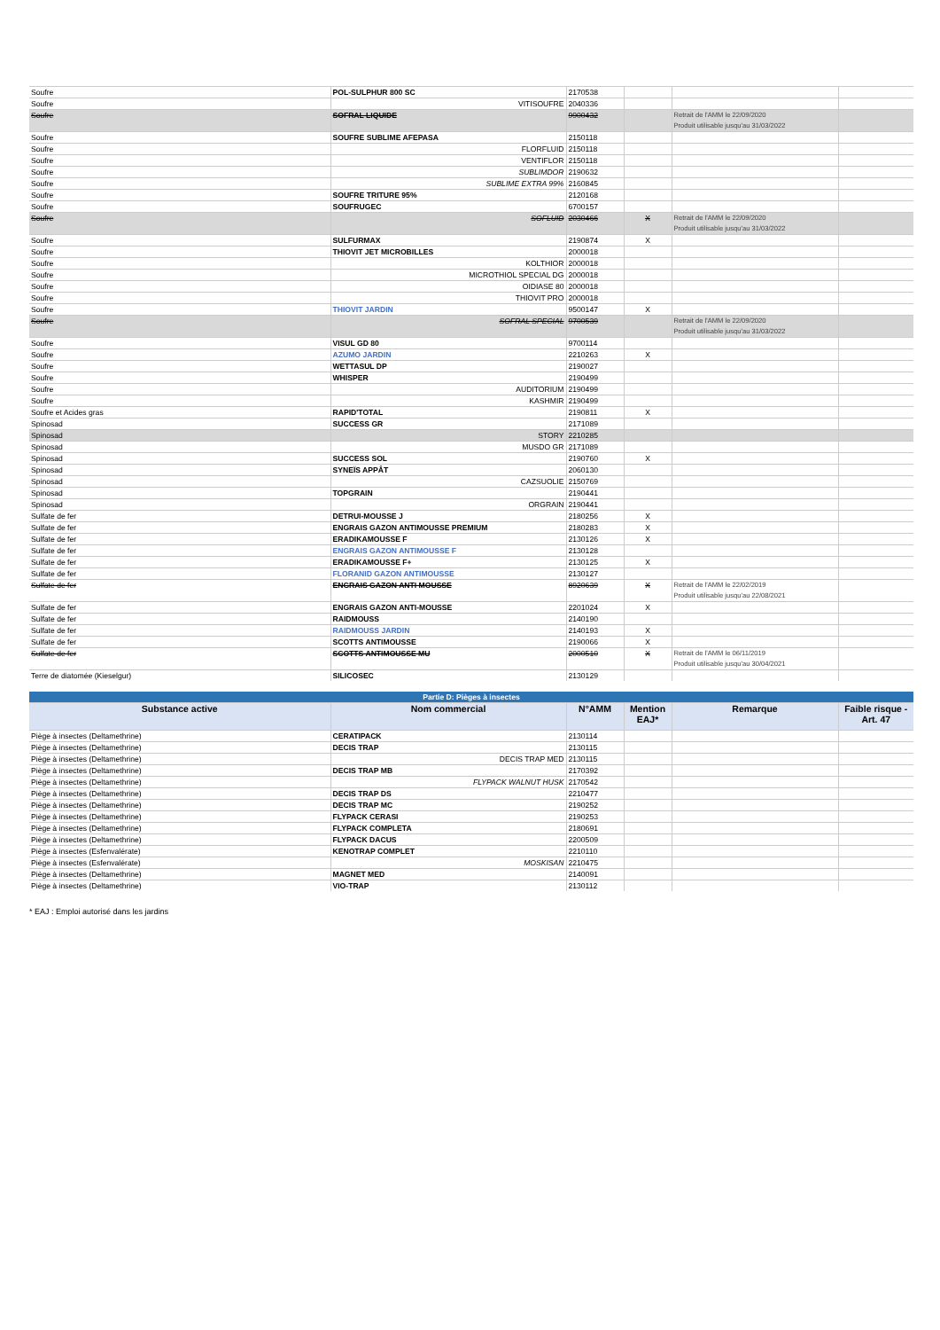| Soufre | POL-SULPHUR 800 SC | 2170538 | | | |
| Soufre | VITISOUFRE | 2040336 | | | |
| Soufre | SOFRAL LIQUIDE | 9900432 | | Retrait de l'AMM le 22/09/2020 Produit utilisable jusqu'au 31/03/2022 | |
| Soufre | SOUFRE SUBLIME AFEPASA | 2150118 | | | |
| Soufre | FLORFLUID | 2150118 | | | |
| Soufre | VENTIFLOR | 2150118 | | | |
| Soufre | SUBLIMDOR | 2190632 | | | |
| Soufre | SUBLIME EXTRA 99% | 2160845 | | | |
| Soufre | SOUFRE TRITURE 95% | 2120168 | | | |
| Soufre | SOUFRUGEC | 6700157 | | | |
| Soufre | SOFLUID | 2030466 | X | Retrait de l'AMM le 22/09/2020 Produit utilisable jusqu'au 31/03/2022 | |
| Soufre | SULFURMAX | 2190874 | X | | |
| Soufre | THIOVIT JET MICROBILLES | 2000018 | | | |
| Soufre | KOLTHIOR | 2000018 | | | |
| Soufre | MICROTHIOL SPECIAL DG | 2000018 | | | |
| Soufre | OIDIASE 80 | 2000018 | | | |
| Soufre | THIOVIT PRO | 2000018 | | | |
| Soufre | THIOVIT JARDIN | 9500147 | X | | |
| Soufre | SOFRAL SPECIAL | 9700539 | | Retrait de l'AMM le 22/09/2020 Produit utilisable jusqu'au 31/03/2022 | |
| Soufre | VISUL GD 80 | 9700114 | | | |
| Soufre | AZUMO JARDIN | 2210263 | X | | |
| Soufre | WETTASUL DP | 2190027 | | | |
| Soufre | WHISPER | 2190499 | | | |
| Soufre | AUDITORIUM | 2190499 | | | |
| Soufre | KASHMIR | 2190499 | | | |
| Soufre et Acides gras | RAPID'TOTAL | 2190811 | X | | |
| Spinosad | SUCCESS GR | 2171089 | | | |
| Spinosad | STORY | 2210285 | | | |
| Spinosad | MUSDO GR | 2171089 | | | |
| Spinosad | SUCCESS SOL | 2190760 | X | | |
| Spinosad | SYNEÏS APPÂT | 2060130 | | | |
| Spinosad | CAZSUOLIE | 2150769 | | | |
| Spinosad | TOPGRAIN | 2190441 | | | |
| Spinosad | ORGRAIN | 2190441 | | | |
| Sulfate de fer | DETRUI-MOUSSE J | 2180256 | X | | |
| Sulfate de fer | ENGRAIS GAZON ANTIMOUSSE PREMIUM | 2180283 | X | | |
| Sulfate de fer | ERADIKAMOUSSE F | 2130126 | X | | |
| Sulfate de fer | ENGRAIS GAZON ANTIMOUSSE F | 2130128 | | | |
| Sulfate de fer | ERADIKAMOUSSE F+ | 2130125 | X | | |
| Sulfate de fer | FLORANID GAZON ANTIMOUSSE | 2130127 | | | |
| Sulfate de fer | ENGRAIS GAZON ANTI MOUSSE | 8920639 | X | Retrait de l'AMM le 22/02/2019 Produit utilisable jusqu'au 22/08/2021 | |
| Sulfate de fer | ENGRAIS GAZON ANTI-MOUSSE | 2201024 | X | | |
| Sulfate de fer | RAIDMOUSS | 2140190 | | | |
| Sulfate de fer | RAIDMOUSS JARDIN | 2140193 | X | | |
| Sulfate de fer | SCOTTS ANTIMOUSSE | 2190066 | X | | |
| Sulfate de fer | SCOTTS ANTIMOUSSE MU | 2000510 | X | Retrait de l'AMM le 06/11/2019 Produit utilisable jusqu'au 30/04/2021 | |
| Terre de diatomée (Kieselgur) | SILICOSEC | 2130129 | | | |
| Partie D: Pièges à insectes | | | | | |
| Substance active | Nom commercial | N°AMM | Mention EAJ* | Remarque | Faible risque - Art. 47 |
| Piège à insectes (Deltamethrine) | CERATIPACK | 2130114 | | | |
| Piège à insectes (Deltamethrine) | DECIS TRAP | 2130115 | | | |
| Piège à insectes (Deltamethrine) | DECIS TRAP MED | 2130115 | | | |
| Piège à insectes (Deltamethrine) | DECIS TRAP MB | 2170392 | | | |
| Piège à insectes (Deltamethrine) | FLYPACK WALNUT HUSK | 2170542 | | | |
| Piège à insectes (Deltamethrine) | DECIS TRAP DS | 2210477 | | | |
| Piège à insectes (Deltamethrine) | DECIS TRAP MC | 2190252 | | | |
| Piège à insectes (Deltamethrine) | FLYPACK CERASI | 2190253 | | | |
| Piège à insectes (Deltamethrine) | FLYPACK COMPLETA | 2180691 | | | |
| Piège à insectes (Deltamethrine) | FLYPACK DACUS | 2200509 | | | |
| Piège à insectes (Esfenvalérate) | KENOTRAP COMPLET | 2210110 | | | |
| Piège à insectes (Esfenvalérate) | MOSKISAN | 2210475 | | | |
| Piège à insectes (Deltamethrine) | MAGNET MED | 2140091 | | | |
| Piège à insectes (Deltamethrine) | VIO-TRAP | 2130112 | | | |
* EAJ : Emploi autorisé dans les jardins